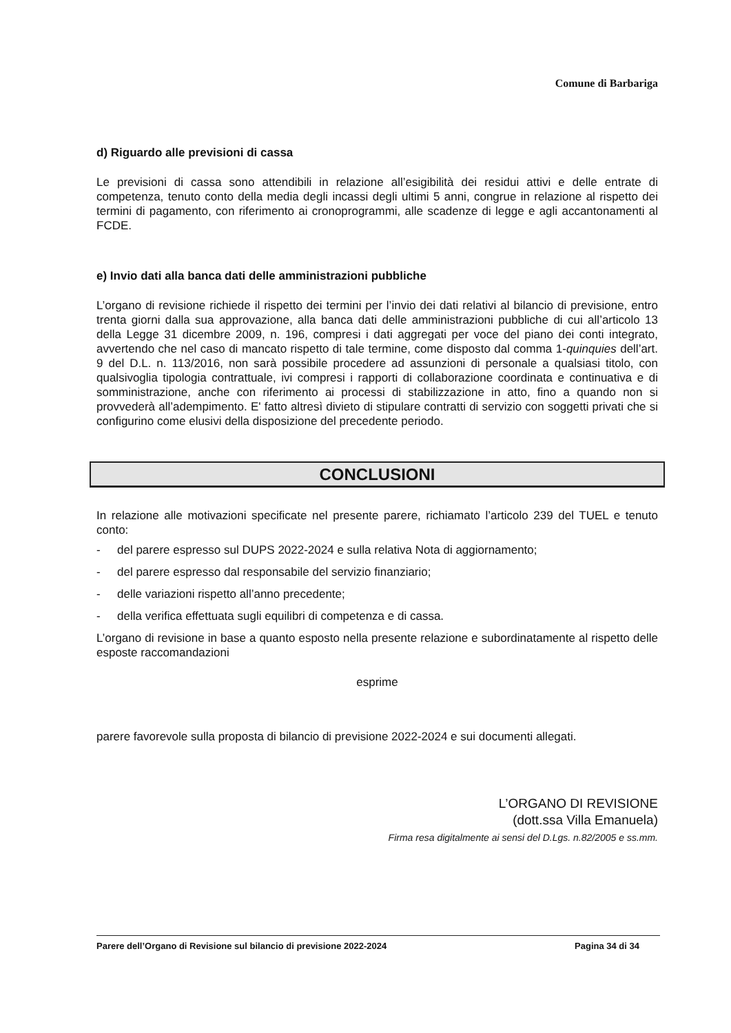Comune di Barbariga
d) Riguardo alle previsioni di cassa
Le previsioni di cassa sono attendibili in relazione all’esigibilità dei residui attivi e delle entrate di competenza, tenuto conto della media degli incassi degli ultimi 5 anni, congrue in relazione al rispetto dei termini di pagamento, con riferimento ai cronoprogrammi, alle scadenze di legge e agli accantonamenti al FCDE.
e) Invio dati alla banca dati delle amministrazioni pubbliche
L’organo di revisione richiede il rispetto dei termini per l’invio dei dati relativi al bilancio di previsione, entro trenta giorni dalla sua approvazione, alla banca dati delle amministrazioni pubbliche di cui all’articolo 13 della Legge 31 dicembre 2009, n. 196, compresi i dati aggregati per voce del piano dei conti integrato, avvertendo che nel caso di mancato rispetto di tale termine, come disposto dal comma 1-quinquies dell’art. 9 del D.L. n. 113/2016, non sarà possibile procedere ad assunzioni di personale a qualsiasi titolo, con qualsivoglia tipologia contrattuale, ivi compresi i rapporti di collaborazione coordinata e continuativa e di somministrazione, anche con riferimento ai processi di stabilizzazione in atto, fino a quando non si provvederà all’adempimento. E' fatto altresì divieto di stipulare contratti di servizio con soggetti privati che si configurino come elusivi della disposizione del precedente periodo.
CONCLUSIONI
In relazione alle motivazioni specificate nel presente parere, richiamato l’articolo 239 del TUEL e tenuto conto:
- del parere espresso sul DUPS 2022-2024 e sulla relativa Nota di aggiornamento;
- del parere espresso dal responsabile del servizio finanziario;
- delle variazioni rispetto all’anno precedente;
- della verifica effettuata sugli equilibri di competenza e di cassa.
L’organo di revisione in base a quanto esposto nella presente relazione e subordinatamente al rispetto delle esposte raccomandazioni
esprime
parere favorevole sulla proposta di bilancio di previsione 2022-2024 e sui documenti allegati.
L’ORGANO DI REVISIONE
(dott.ssa Villa Emanuela)
Firma resa digitalmente ai sensi del D.Lgs. n.82/2005 e ss.mm.
Parere dell’Organo di Revisione sul bilancio di previsione 2022-2024 Pagina 34 di 34